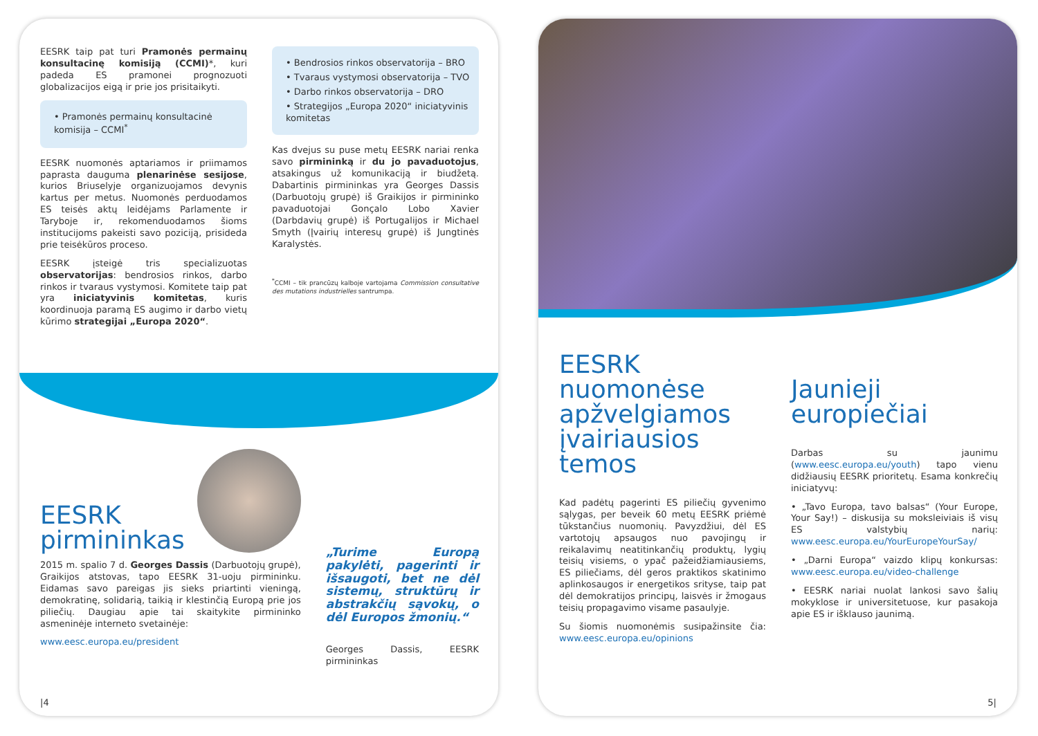EESRK taip pat turi Pramonės permainų konsultacinę komisiją (CCMI)*, kuri padeda ES pramonei prognozuoti globalizacijos eigą ir prie jos prisitaikyti.
• Pramonės permainų konsultacinė komisija – CCMI<sup>*</sup>
EESRK nuomonės aptariamos ir priimamos paprasta dauguma plenarinėse sesijose, kurios Briuselyje organizuojamos devynis kartus per metus. Nuomonės perduodamos ES teisės aktų leidėjams Parlamente ir Taryboje ir, rekomenduodamos šioms institucijoms pakeisti savo poziciją, prisideda prie teisėkūros proceso.
EESRK įsteigė tris specializuotas observatorijas: bendrosios rinkos, darbo rinkos ir tvaraus vystymosi. Komitete taip pat yra iniciatyvinis komitetas, kuris koordinuoja paramą ES augimo ir darbo vietų kūrimo strategijai „Europa 2020“.
• Bendrosios rinkos observatorija – BRO
• Tvaraus vystymosi observatorija – TVO
• Darbo rinkos observatorija – DRO
• Strategijos „Europa 2020“ iniciatyvinis komitetas
Kas dvejus su puse metų EESRK nariai renka savo pirmininką ir du jo pavaduotojus, atsakingus už komunikaciją ir biudžetą. Dabartinis pirmininkas yra Georges Dassis (Darbuotojų grupė) iš Graikijos ir pirmininko pavaduotojai Gonçalo Lobo Xavier (Darbdavių grupė) iš Portugalijos ir Michael Smyth (Įvairių interesų grupė) iš Jungtinės Karalystės.
<sup>*</sup> CCMI – tik prancūzų kalboje vartojama Commission consultative des mutations industrielles santrumpa.
EESRK
pirmininkas
2015 m. spalio 7 d. Georges Dassis (Darbuotojų grupė), Graikijos atstovas, tapo EESRK 31-uoju pirmininku. Eidamas savo pareigas jis sieks priartinti vieningą, demokratinę, solidarią, taikią ir klestinčią Europą prie jos piliečių. Daugiau apie tai skaitykite pirmininko asmeninėje interneto svetainėje:
www.eesc.europa.eu/president
„Turime Europą pakylėti, pagerinti ir išsaugoti, bet ne dėl sistemų, struktūrų ir abstrakčių sąvokų, o dėl Europos žmonių.“
Georges Dassis, EESRK pirmininkas
|4
EESRK nuomonėse apžvelgiamos įvairiausios temos
Kad padėtų pagerinti ES piliečių gyvenimo sąlygas, per beveik 60 metų EESRK priėmė tūkstančius nuomonių. Pavyzdžiui, dėl ES vartotojų apsaugos nuo pavojingų ir reikalavimų neatitinkančių produktų, lygių teisių visiems, o ypač pažeidžiamiausiems, ES piliečiams, dėl geros praktikos skatinimo aplinkosaugos ir energetikos srityse, taip pat dėl demokratijos principų, laisvės ir žmogaus teisių propagavimo visame pasaulyje.
Su šiomis nuomonėmis susipažinsite čia: www.eesc.europa.eu/opinions
Jaunieji europiečiai
Darbas su jaunimu (www.eesc.europa.eu/youth) tapo vienu didžiausių EESRK prioritetų. Esama konkrečių iniciatyvų:
• „Tavo Europa, tavo balsas“ (Your Europe, Your Say!) – diskusija su moksleiviais iš visų ES valstybių narių: www.eesc.europa.eu/YourEuropeYourSay/
• „Darni Europa“ vaizdo klipų konkursas: www.eesc.europa.eu/video-challenge
• EESRK nariai nuolat lankosi savo šalių mokyklose ir universitetuose, kur pasakoja apie ES ir išklauso jaunimą.
5|